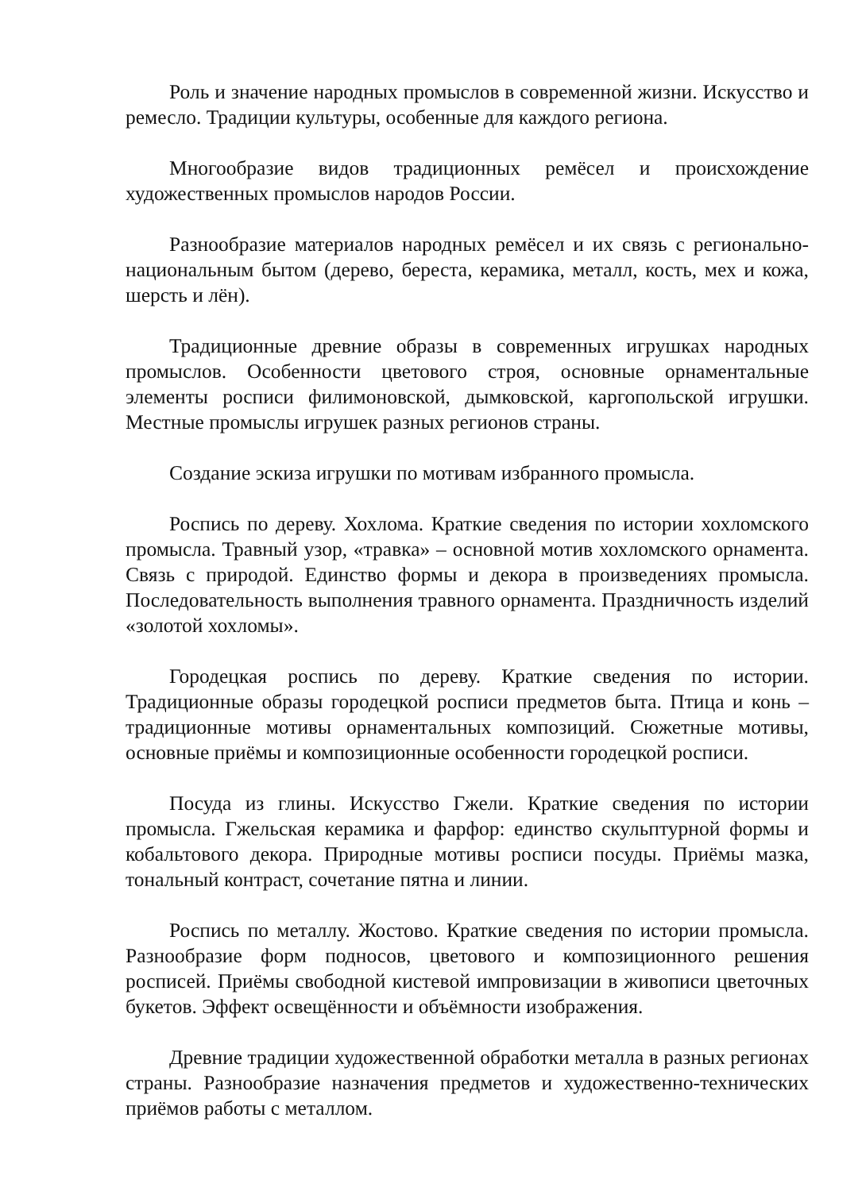Роль и значение народных промыслов в современной жизни. Искусство и ремесло. Традиции культуры, особенные для каждого региона.
Многообразие видов традиционных ремёсел и происхождение художественных промыслов народов России.
Разнообразие материалов народных ремёсел и их связь с регионально-национальным бытом (дерево, береста, керамика, металл, кость, мех и кожа, шерсть и лён).
Традиционные древние образы в современных игрушках народных промыслов. Особенности цветового строя, основные орнаментальные элементы росписи филимоновской, дымковской, каргопольской игрушки. Местные промыслы игрушек разных регионов страны.
Создание эскиза игрушки по мотивам избранного промысла.
Роспись по дереву. Хохлома. Краткие сведения по истории хохломского промысла. Травный узор, «травка» – основной мотив хохломского орнамента. Связь с природой. Единство формы и декора в произведениях промысла. Последовательность выполнения травного орнамента. Праздничность изделий «золотой хохломы».
Городецкая роспись по дереву. Краткие сведения по истории. Традиционные образы городецкой росписи предметов быта. Птица и конь – традиционные мотивы орнаментальных композиций. Сюжетные мотивы, основные приёмы и композиционные особенности городецкой росписи.
Посуда из глины. Искусство Гжели. Краткие сведения по истории промысла. Гжельская керамика и фарфор: единство скульптурной формы и кобальтового декора. Природные мотивы росписи посуды. Приёмы мазка, тональный контраст, сочетание пятна и линии.
Роспись по металлу. Жостово. Краткие сведения по истории промысла. Разнообразие форм подносов, цветового и композиционного решения росписей. Приёмы свободной кистевой импровизации в живописи цветочных букетов. Эффект освещённости и объёмности изображения.
Древние традиции художественной обработки металла в разных регионах страны. Разнообразие назначения предметов и художественно-технических приёмов работы с металлом.